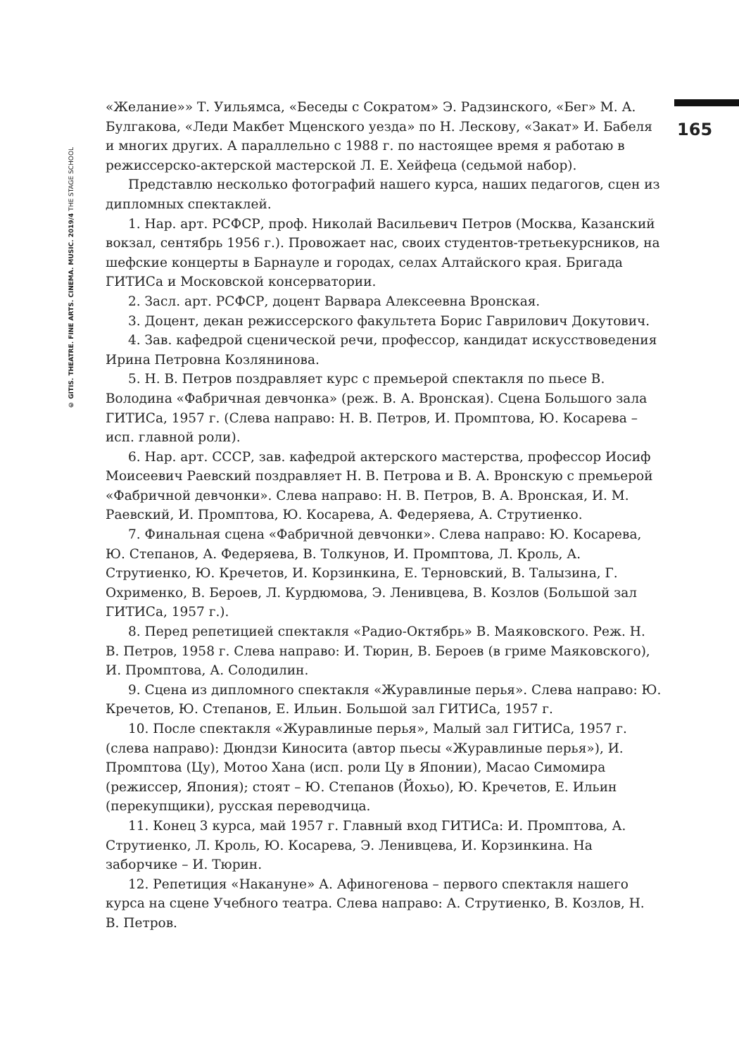© GITIS. THEATRE. FINE ARTS. CINEMA. MUSIC. 2019/4 THE STAGE SCHOOL
165
«Желание»» Т. Уильямса, «Беседы с Сократом» Э. Радзинского, «Бег» М. А. Булгакова, «Леди Макбет Мценского уезда» по Н. Лескову, «Закат» И. Бабеля и многих других. А параллельно с 1988 г. по настоящее время я работаю в режиссерско-актерской мастерской Л. Е. Хейфеца (седьмой набор).
Представлю несколько фотографий нашего курса, наших педагогов, сцен из дипломных спектаклей.
1. Нар. арт. РСФСР, проф. Николай Васильевич Петров (Москва, Казанский вокзал, сентябрь 1956 г.). Провожает нас, своих студентов-третьекурсников, на шефские концерты в Барнауле и городах, селах Алтайского края. Бригада ГИТИСа и Московской консерватории.
2. Засл. арт. РСФСР, доцент Варвара Алексеевна Вронская.
3. Доцент, декан режиссерского факультета Борис Гаврилович Докутович.
4. Зав. кафедрой сценической речи, профессор, кандидат искусствоведения Ирина Петровна Козлянинова.
5. Н. В. Петров поздравляет курс с премьерой спектакля по пьесе В. Володина «Фабричная девчонка» (реж. В. А. Вронская). Сцена Большого зала ГИТИСа, 1957 г. (Слева направо: Н. В. Петров, И. Промптова, Ю. Косарева – исп. главной роли).
6. Нар. арт. СССР, зав. кафедрой актерского мастерства, профессор Иосиф Моисеевич Раевский поздравляет Н. В. Петрова и В. А. Вронскую с премьерой «Фабричной девчонки». Слева направо: Н. В. Петров, В. А. Вронская, И. М. Раевский, И. Промптова, Ю. Косарева, А. Федеряева, А. Струтиенко.
7. Финальная сцена «Фабричной девчонки». Слева направо: Ю. Косарева, Ю. Степанов, А. Федеряева, В. Толкунов, И. Промптова, Л. Кроль, А. Струтиенко, Ю. Кречетов, И. Корзинкина, Е. Терновский, В. Талызина, Г. Охрименко, В. Бероев, Л. Курдюмова, Э. Ленивцева, В. Козлов (Большой зал ГИТИСа, 1957 г.).
8. Перед репетицией спектакля «Радио-Октябрь» В. Маяковского. Реж. Н. В. Петров, 1958 г. Слева направо: И. Тюрин, В. Бероев (в гриме Маяковского), И. Промптова, А. Солодилин.
9. Сцена из дипломного спектакля «Журавлиные перья». Слева направо: Ю. Кречетов, Ю. Степанов, Е. Ильин. Большой зал ГИТИСа, 1957 г.
10. После спектакля «Журавлиные перья», Малый зал ГИТИСа, 1957 г. (слева направо): Дюндзи Киносита (автор пьесы «Журавлиные перья»), И. Промптова (Цу), Мотоо Хана (исп. роли Цу в Японии), Масао Симомира (режиссер, Япония); стоят – Ю. Степанов (Йохьо), Ю. Кречетов, Е. Ильин (перекупщики), русская переводчица.
11. Конец 3 курса, май 1957 г. Главный вход ГИТИСа: И. Промптова, А. Струтиенко, Л. Кроль, Ю. Косарева, Э. Ленивцева, И. Корзинкина. На заборчике – И. Тюрин.
12. Репетиция «Накануне» А. Афиногенова – первого спектакля нашего курса на сцене Учебного театра. Слева направо: А. Струтиенко, В. Козлов, Н. В. Петров.